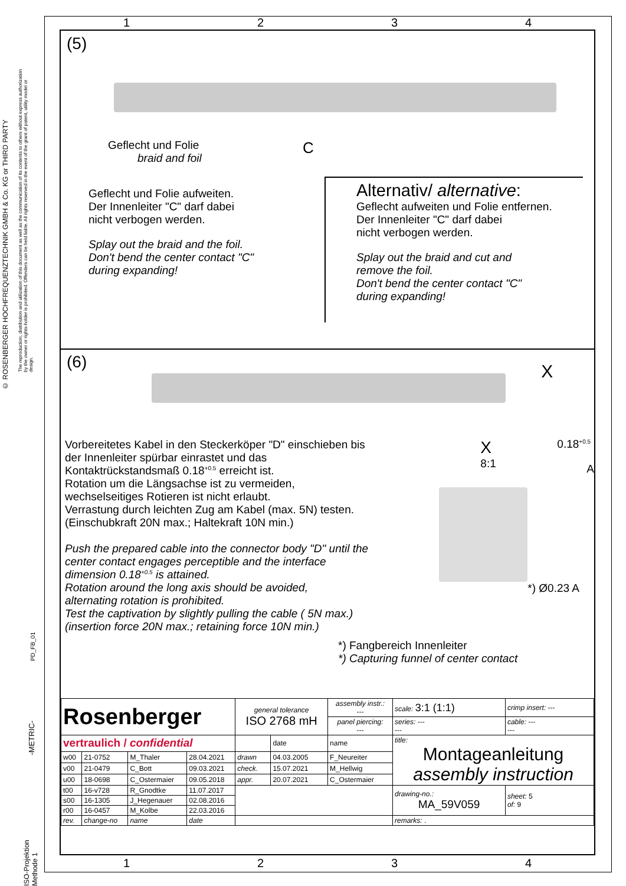© ROSENBERGER HOCHFREQUENZTECHNIK GMBH & Co. KG or THIRD PARTY
The reproduction, distribution and utilization of this document as well as the communication of its contents to others without express authorization by the owner or rights-holder is prohibited. Offenders can be held liable. All rights reserved in the event of the grant of patent, utility model or design.
PD_FB_01
-METRIC-
ISO-Projektion Methode 1
1 2 3 4
1 2 3 4
(5)
Geflecht und Folie
braid and foil
C
Geflecht und Folie aufweiten.
Der Innenleiter "C" darf dabei
nicht verbogen werden.
Splay out the braid and the foil.
Don't bend the center contact "C"
during expanding!
Alternativ/ alternative:
Geflecht aufweiten und Folie entfernen.
Der Innenleiter "C" darf dabei
nicht verbogen werden.
Splay out the braid and cut and
remove the foil.
Don't bend the center contact "C"
during expanding!
(6)
X
Vorbereitetes Kabel in den Steckerköper "D" einschieben bis der Innenleiter spürbar einrastet und das Kontaktrückstandsmaß 0.18<sup>+0.5</sup> erreicht ist.
Rotation um die Längsachse ist zu vermeiden,
wechselseitiges Rotieren ist nicht erlaubt.
Verrastung durch leichten Zug am Kabel (max. 5N) testen.
(Einschubkraft 20N max.; Haltekraft 10N min.)
Push the prepared cable into the connector body "D" until the center contact engages perceptible and the interface dimension 0.18<sup>+0.5</sup> is attained.
Rotation around the long axis should be avoided,
alternating rotation is prohibited.
Test the captivation by slightly pulling the cable ( 5N max.)
(insertion force 20N max.; retaining force 10N min.)
X
8:1
0.18<sup>+0.5</sup>
A
*) Ø0.23 A
*) Fangbereich Innenleiter
*) Capturing funnel of center contact
| Rosenberger | | | | general tolerance ISO 2768 mH | | assembly instr.: --- | scale: 3:1 (1:1) | crimp insert: --- |
| | | | | | | panel piercing: --- | series: --- --- | cable: --- --- |
| vertraulich / confidential | | | | | date | name | title: Montageanleitung assembly instruction | |
| w00 | 21-0752 | M_Thaler | 28.04.2021 | drawn | 04.03.2005 | F_Neureiter | | |
| v00 | 21-0479 | C_Bott | 09.03.2021 | check. | 15.07.2021 | M_Hellwig | | |
| u00 | 18-0698 | C_Ostermaier | 09.05.2018 | appr. | 20.07.2021 | C_Ostermaier | | |
| t00 | 16-v728 | R_Gnodtke | 11.07.2017 | | | | drawing-no.: MA_59V059 | sheet: 5 of: 9 |
| s00 | 16-1305 | J_Hegenauer | 02.08.2016 | | | | | |
| r00 | 16-0457 | M_Kolbe | 22.03.2016 | | | | | |
| rev. | change-no | name | date | | | | remarks: . | |